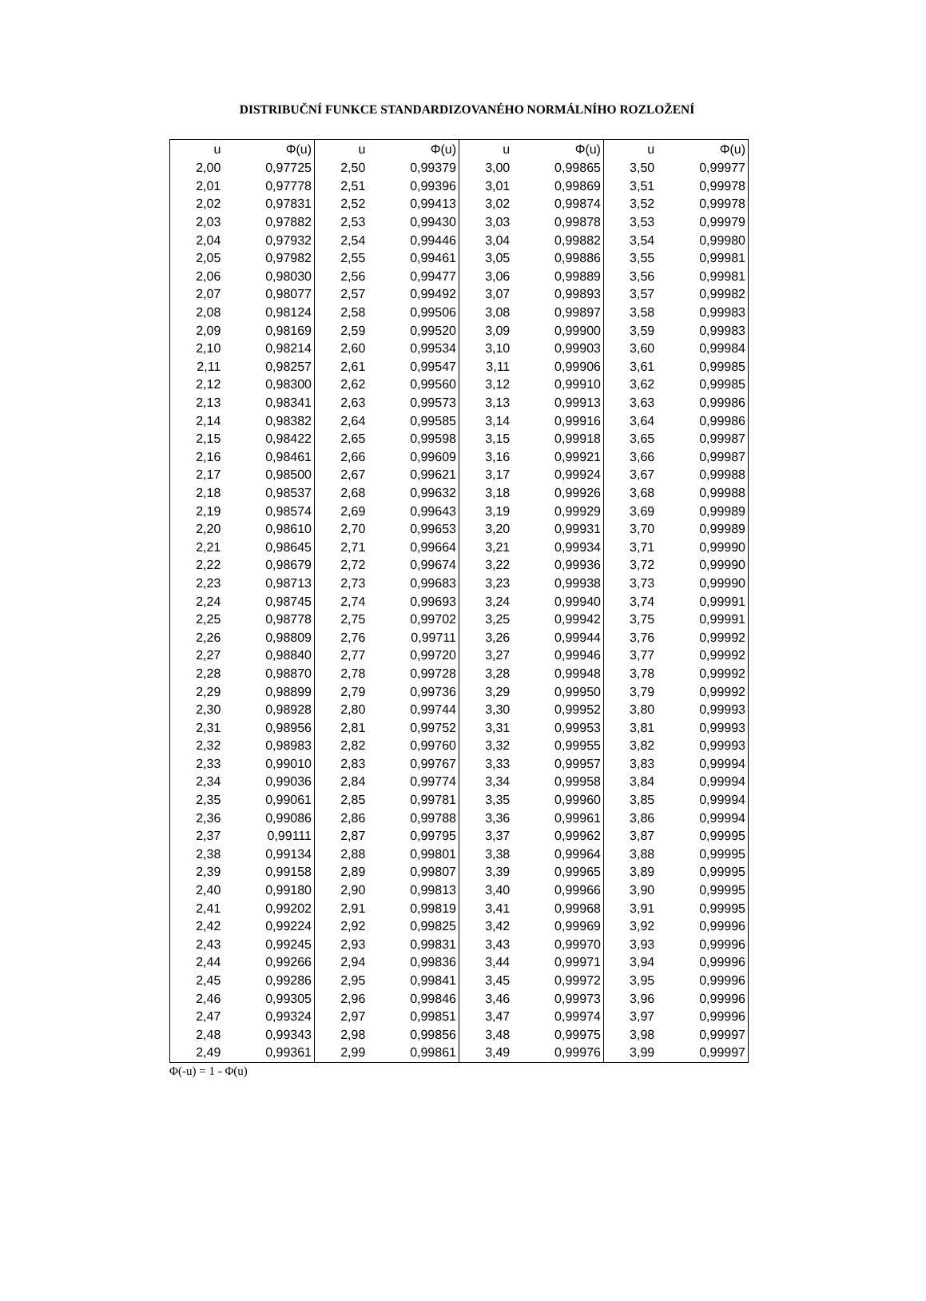DISTRIBUČNÍ FUNKCE STANDARDIZOVANÉHO NORMÁLNÍHO ROZLOŽENÍ
| u | Φ(u) | u | Φ(u) | u | Φ(u) | u | Φ(u) |
| --- | --- | --- | --- | --- | --- | --- | --- |
| 2,00 | 0,97725 | 2,50 | 0,99379 | 3,00 | 0,99865 | 3,50 | 0,99977 |
| 2,01 | 0,97778 | 2,51 | 0,99396 | 3,01 | 0,99869 | 3,51 | 0,99978 |
| 2,02 | 0,97831 | 2,52 | 0,99413 | 3,02 | 0,99874 | 3,52 | 0,99978 |
| 2,03 | 0,97882 | 2,53 | 0,99430 | 3,03 | 0,99878 | 3,53 | 0,99979 |
| 2,04 | 0,97932 | 2,54 | 0,99446 | 3,04 | 0,99882 | 3,54 | 0,99980 |
| 2,05 | 0,97982 | 2,55 | 0,99461 | 3,05 | 0,99886 | 3,55 | 0,99981 |
| 2,06 | 0,98030 | 2,56 | 0,99477 | 3,06 | 0,99889 | 3,56 | 0,99981 |
| 2,07 | 0,98077 | 2,57 | 0,99492 | 3,07 | 0,99893 | 3,57 | 0,99982 |
| 2,08 | 0,98124 | 2,58 | 0,99506 | 3,08 | 0,99897 | 3,58 | 0,99983 |
| 2,09 | 0,98169 | 2,59 | 0,99520 | 3,09 | 0,99900 | 3,59 | 0,99983 |
| 2,10 | 0,98214 | 2,60 | 0,99534 | 3,10 | 0,99903 | 3,60 | 0,99984 |
| 2,11 | 0,98257 | 2,61 | 0,99547 | 3,11 | 0,99906 | 3,61 | 0,99985 |
| 2,12 | 0,98300 | 2,62 | 0,99560 | 3,12 | 0,99910 | 3,62 | 0,99985 |
| 2,13 | 0,98341 | 2,63 | 0,99573 | 3,13 | 0,99913 | 3,63 | 0,99986 |
| 2,14 | 0,98382 | 2,64 | 0,99585 | 3,14 | 0,99916 | 3,64 | 0,99986 |
| 2,15 | 0,98422 | 2,65 | 0,99598 | 3,15 | 0,99918 | 3,65 | 0,99987 |
| 2,16 | 0,98461 | 2,66 | 0,99609 | 3,16 | 0,99921 | 3,66 | 0,99987 |
| 2,17 | 0,98500 | 2,67 | 0,99621 | 3,17 | 0,99924 | 3,67 | 0,99988 |
| 2,18 | 0,98537 | 2,68 | 0,99632 | 3,18 | 0,99926 | 3,68 | 0,99988 |
| 2,19 | 0,98574 | 2,69 | 0,99643 | 3,19 | 0,99929 | 3,69 | 0,99989 |
| 2,20 | 0,98610 | 2,70 | 0,99653 | 3,20 | 0,99931 | 3,70 | 0,99989 |
| 2,21 | 0,98645 | 2,71 | 0,99664 | 3,21 | 0,99934 | 3,71 | 0,99990 |
| 2,22 | 0,98679 | 2,72 | 0,99674 | 3,22 | 0,99936 | 3,72 | 0,99990 |
| 2,23 | 0,98713 | 2,73 | 0,99683 | 3,23 | 0,99938 | 3,73 | 0,99990 |
| 2,24 | 0,98745 | 2,74 | 0,99693 | 3,24 | 0,99940 | 3,74 | 0,99991 |
| 2,25 | 0,98778 | 2,75 | 0,99702 | 3,25 | 0,99942 | 3,75 | 0,99991 |
| 2,26 | 0,98809 | 2,76 | 0,99711 | 3,26 | 0,99944 | 3,76 | 0,99992 |
| 2,27 | 0,98840 | 2,77 | 0,99720 | 3,27 | 0,99946 | 3,77 | 0,99992 |
| 2,28 | 0,98870 | 2,78 | 0,99728 | 3,28 | 0,99948 | 3,78 | 0,99992 |
| 2,29 | 0,98899 | 2,79 | 0,99736 | 3,29 | 0,99950 | 3,79 | 0,99992 |
| 2,30 | 0,98928 | 2,80 | 0,99744 | 3,30 | 0,99952 | 3,80 | 0,99993 |
| 2,31 | 0,98956 | 2,81 | 0,99752 | 3,31 | 0,99953 | 3,81 | 0,99993 |
| 2,32 | 0,98983 | 2,82 | 0,99760 | 3,32 | 0,99955 | 3,82 | 0,99993 |
| 2,33 | 0,99010 | 2,83 | 0,99767 | 3,33 | 0,99957 | 3,83 | 0,99994 |
| 2,34 | 0,99036 | 2,84 | 0,99774 | 3,34 | 0,99958 | 3,84 | 0,99994 |
| 2,35 | 0,99061 | 2,85 | 0,99781 | 3,35 | 0,99960 | 3,85 | 0,99994 |
| 2,36 | 0,99086 | 2,86 | 0,99788 | 3,36 | 0,99961 | 3,86 | 0,99994 |
| 2,37 | 0,99111 | 2,87 | 0,99795 | 3,37 | 0,99962 | 3,87 | 0,99995 |
| 2,38 | 0,99134 | 2,88 | 0,99801 | 3,38 | 0,99964 | 3,88 | 0,99995 |
| 2,39 | 0,99158 | 2,89 | 0,99807 | 3,39 | 0,99965 | 3,89 | 0,99995 |
| 2,40 | 0,99180 | 2,90 | 0,99813 | 3,40 | 0,99966 | 3,90 | 0,99995 |
| 2,41 | 0,99202 | 2,91 | 0,99819 | 3,41 | 0,99968 | 3,91 | 0,99995 |
| 2,42 | 0,99224 | 2,92 | 0,99825 | 3,42 | 0,99969 | 3,92 | 0,99996 |
| 2,43 | 0,99245 | 2,93 | 0,99831 | 3,43 | 0,99970 | 3,93 | 0,99996 |
| 2,44 | 0,99266 | 2,94 | 0,99836 | 3,44 | 0,99971 | 3,94 | 0,99996 |
| 2,45 | 0,99286 | 2,95 | 0,99841 | 3,45 | 0,99972 | 3,95 | 0,99996 |
| 2,46 | 0,99305 | 2,96 | 0,99846 | 3,46 | 0,99973 | 3,96 | 0,99996 |
| 2,47 | 0,99324 | 2,97 | 0,99851 | 3,47 | 0,99974 | 3,97 | 0,99996 |
| 2,48 | 0,99343 | 2,98 | 0,99856 | 3,48 | 0,99975 | 3,98 | 0,99997 |
| 2,49 | 0,99361 | 2,99 | 0,99861 | 3,49 | 0,99976 | 3,99 | 0,99997 |
Φ(-u) = 1 - Φ(u)